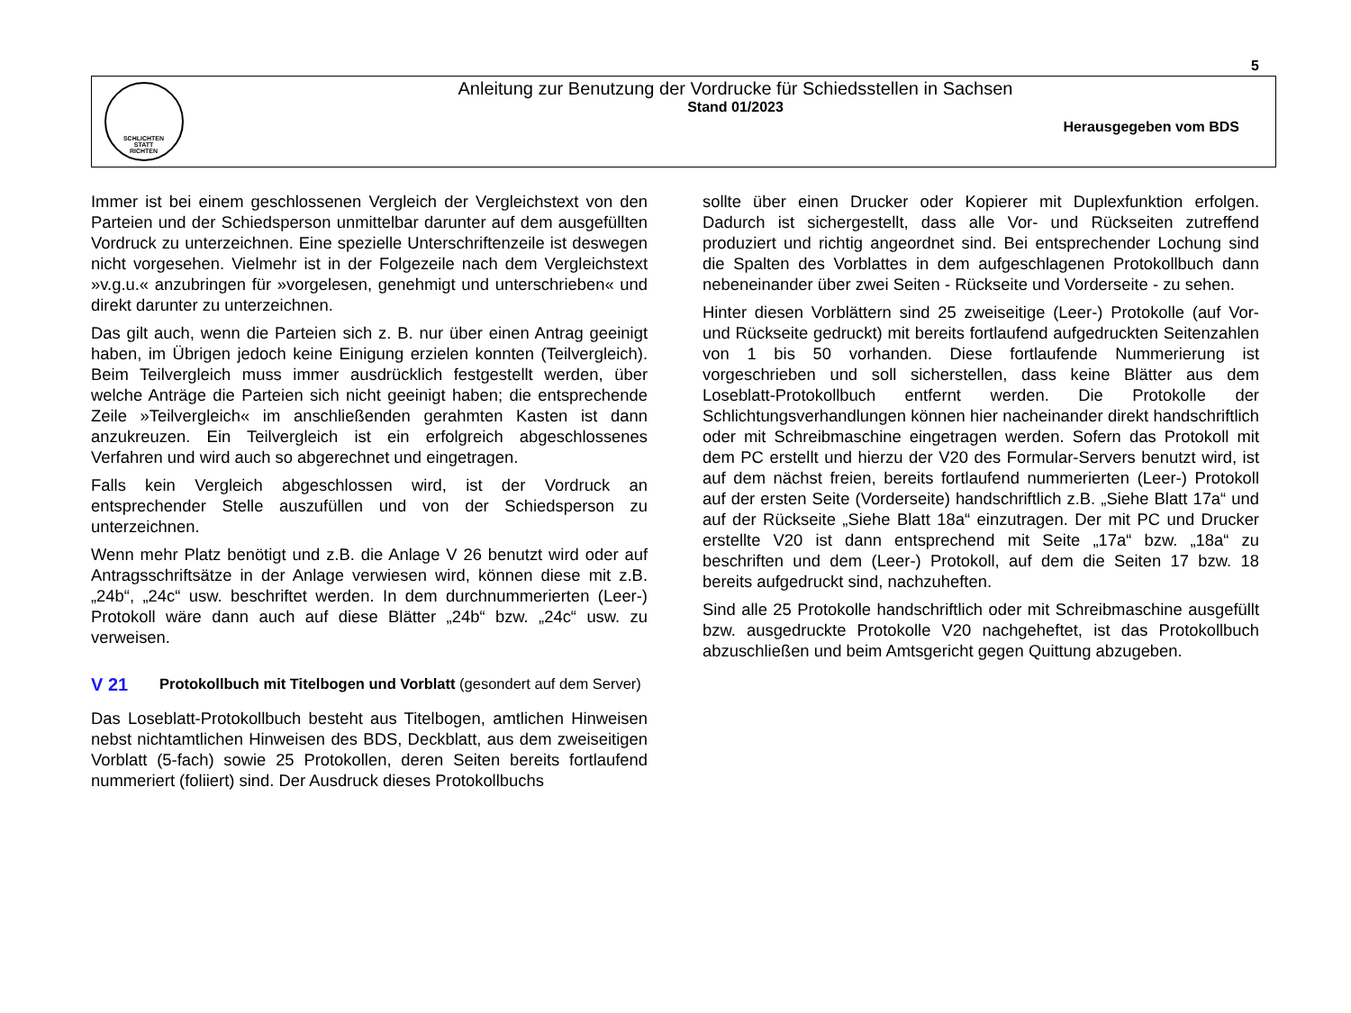5
SCHLICHTEN
STATT
RICHTEN
Anleitung zur Benutzung der Vordrucke für Schiedsstellen in Sachsen
Stand 01/2023
Herausgegeben vom BDS
Immer ist bei einem geschlossenen Vergleich der Vergleichstext von den Parteien und der Schiedsperson unmittelbar darunter auf dem ausgefüllten Vordruck zu unterzeichnen. Eine spezielle Unterschriftenzeile ist deswegen nicht vorgesehen. Vielmehr ist in der Folgezeile nach dem Vergleichstext »v.g.u.« anzubringen für »vorgelesen, genehmigt und unterschrieben« und direkt darunter zu unterzeichnen.
Das gilt auch, wenn die Parteien sich z. B. nur über einen Antrag geeinigt haben, im Übrigen jedoch keine Einigung erzielen konnten (Teilvergleich). Beim Teilvergleich muss immer ausdrücklich festgestellt werden, über welche Anträge die Parteien sich nicht geeinigt haben; die entsprechende Zeile »Teilvergleich« im anschließenden gerahmten Kasten ist dann anzukreuzen. Ein Teilvergleich ist ein erfolgreich abgeschlossenes Verfahren und wird auch so abgerechnet und eingetragen.
Falls kein Vergleich abgeschlossen wird, ist der Vordruck an entsprechender Stelle auszufüllen und von der Schiedsperson zu unterzeichnen.
Wenn mehr Platz benötigt und z.B. die Anlage V 26 benutzt wird oder auf Antragsschriftsätze in der Anlage verwiesen wird, können diese mit z.B. „24b“, „24c“ usw. beschriftet werden. In dem durchnummerierten (Leer-) Protokoll wäre dann auch auf diese Blätter „24b“ bzw. „24c“ usw. zu verweisen.
V 21
Protokollbuch mit Titelbogen und Vorblatt (gesondert auf dem Server)
Das Loseblatt-Protokollbuch besteht aus Titelbogen, amtlichen Hinweisen nebst nichtamtlichen Hinweisen des BDS, Deckblatt, aus dem zweiseitigen Vorblatt (5-fach) sowie 25 Protokollen, deren Seiten bereits fortlaufend nummeriert (foliiert) sind. Der Ausdruck dieses Protokollbuchs
sollte über einen Drucker oder Kopierer mit Duplexfunktion erfolgen. Dadurch ist sichergestellt, dass alle Vor- und Rückseiten zutreffend produziert und richtig angeordnet sind. Bei entsprechender Lochung sind die Spalten des Vorblattes in dem aufgeschlagenen Protokollbuch dann nebeneinander über zwei Seiten - Rückseite und Vorderseite - zu sehen.
Hinter diesen Vorblättern sind 25 zweiseitige (Leer-) Protokolle (auf Vor- und Rückseite gedruckt) mit bereits fortlaufend aufgedruckten Seitenzahlen von 1 bis 50 vorhanden. Diese fortlaufende Nummerierung ist vorgeschrieben und soll sicherstellen, dass keine Blätter aus dem Loseblatt-Protokollbuch entfernt werden. Die Protokolle der Schlichtungsverhandlungen können hier nacheinander direkt handschriftlich oder mit Schreibmaschine eingetragen werden. Sofern das Protokoll mit dem PC erstellt und hierzu der V20 des Formular-Servers benutzt wird, ist auf dem nächst freien, bereits fortlaufend nummerierten (Leer-) Protokoll auf der ersten Seite (Vorderseite) handschriftlich z.B. „Siehe Blatt 17a“ und auf der Rückseite „Siehe Blatt 18a“ einzutragen. Der mit PC und Drucker erstellte V20 ist dann entsprechend mit Seite „17a“ bzw. „18a“ zu beschriften und dem (Leer-) Protokoll, auf dem die Seiten 17 bzw. 18 bereits aufgedruckt sind, nachzuheften.
Sind alle 25 Protokolle handschriftlich oder mit Schreibmaschine ausgefüllt bzw. ausgedruckte Protokolle V20 nachgeheftet, ist das Protokollbuch abzuschließen und beim Amtsgericht gegen Quittung abzugeben.